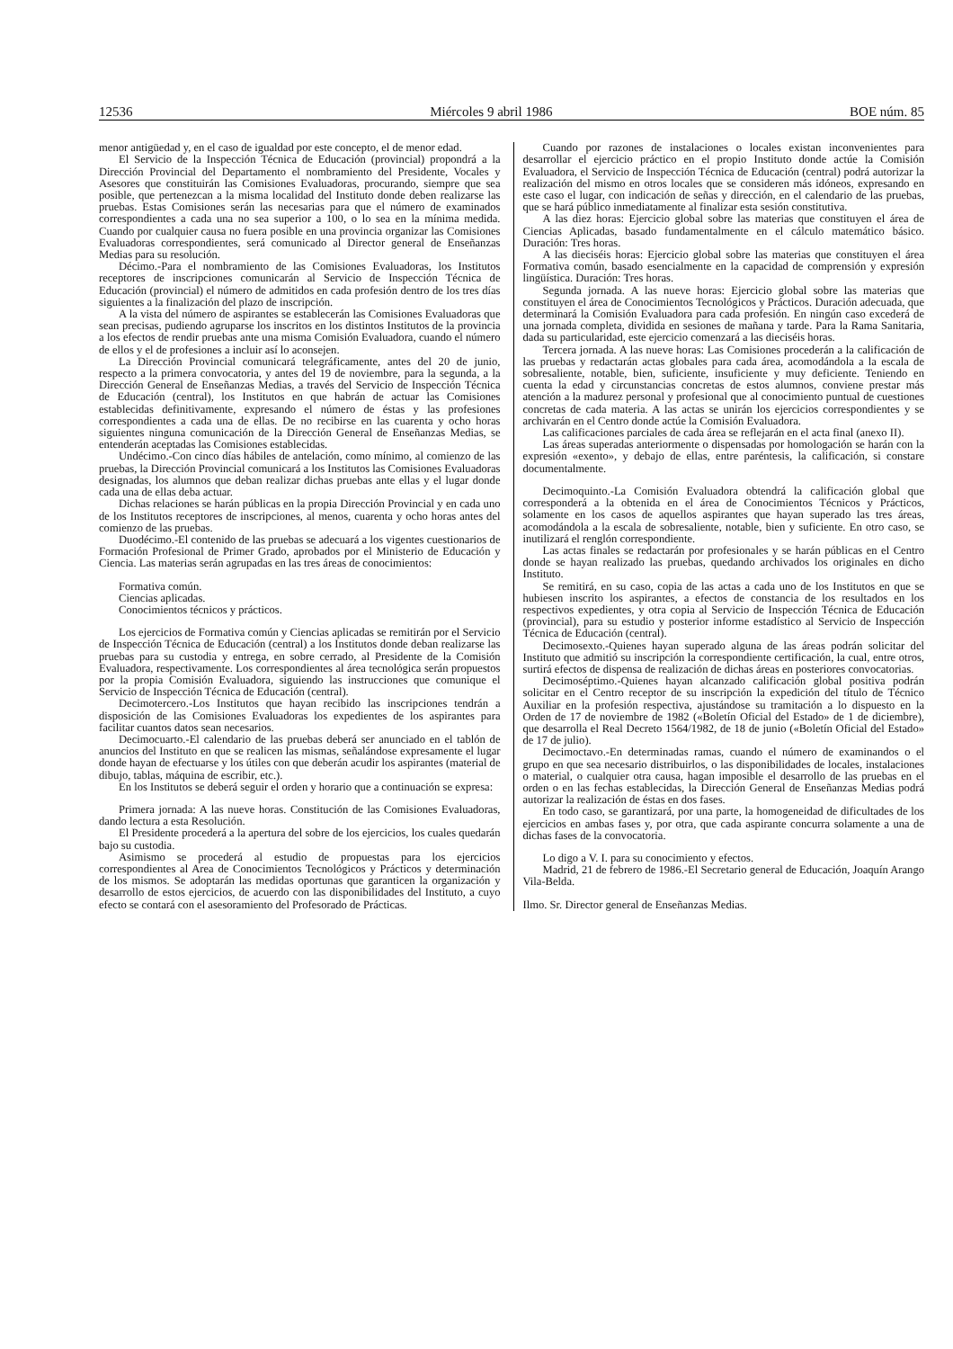12536 Miércoles 9 abril 1986 BOE núm. 85
menor antigüedad y, en el caso de igualdad por este concepto, el de menor edad.
El Servicio de la Inspección Técnica de Educación (provincial) propondrá a la Dirección Provincial del Departamento el nombramiento del Presidente, Vocales y Asesores que constituirán las Comisiones Evaluadoras, procurando, siempre que sea posible, que pertenezcan a la misma localidad del Instituto donde deben realizarse las pruebas. Estas Comisiones serán las necesarias para que el número de examinados correspondientes a cada una no sea superior a 100, o lo sea en la mínima medida. Cuando por cualquier causa no fuera posible en una provincia organizar las Comisiones Evaluadoras correspondientes, será comunicado al Director general de Enseñanzas Medias para su resolución.
Décimo.-Para el nombramiento de las Comisiones Evaluadoras, los Institutos receptores de inscripciones comunicarán al Servicio de Inspección Técnica de Educación (provincial) el número de admitidos en cada profesión dentro de los tres días siguientes a la finalización del plazo de inscripción.
A la vista del número de aspirantes se establecerán las Comisiones Evaluadoras que sean precisas, pudiendo agruparse los inscritos en los distintos Institutos de la provincia a los efectos de rendir pruebas ante una misma Comisión Evaluadora, cuando el número de ellos y el de profesiones a incluir así lo aconsejen.
La Dirección Provincial comunicará telegráficamente, antes del 20 de junio, respecto a la primera convocatoria, y antes del 19 de noviembre, para la segunda, a la Dirección General de Enseñanzas Medias, a través del Servicio de Inspección Técnica de Educación (central), los Institutos en que habrán de actuar las Comisiones establecidas definitivamente, expresando el número de éstas y las profesiones correspondientes a cada una de ellas. De no recibirse en las cuarenta y ocho horas siguientes ninguna comunicación de la Dirección General de Enseñanzas Medias, se entenderán aceptadas las Comisiones establecidas.
Undécimo.-Con cinco días hábiles de antelación, como mínimo, al comienzo de las pruebas, la Dirección Provincial comunicará a los Institutos las Comisiones Evaluadoras designadas, los alumnos que deban realizar dichas pruebas ante ellas y el lugar donde cada una de ellas deba actuar.
Dichas relaciones se harán públicas en la propia Dirección Provincial y en cada uno de los Institutos receptores de inscripciones, al menos, cuarenta y ocho horas antes del comienzo de las pruebas.
Duodécimo.-El contenido de las pruebas se adecuará a los vigentes cuestionarios de Formación Profesional de Primer Grado, aprobados por el Ministerio de Educación y Ciencia. Las materias serán agrupadas en las tres áreas de conocimientos:
Formativa común.
Ciencias aplicadas.
Conocimientos técnicos y prácticos.
Los ejercicios de Formativa común y Ciencias aplicadas se remitirán por el Servicio de Inspección Técnica de Educación (central) a los Institutos donde deban realizarse las pruebas para su custodia y entrega, en sobre cerrado, al Presidente de la Comisión Evaluadora, respectivamente. Los correspondientes al área tecnológica serán propuestos por la propia Comisión Evaluadora, siguiendo las instrucciones que comunique el Servicio de Inspección Técnica de Educación (central).
Decimotercero.-Los Institutos que hayan recibido las inscripciones tendrán a disposición de las Comisiones Evaluadoras los expedientes de los aspirantes para facilitar cuantos datos sean necesarios.
Decimocuarto.-El calendario de las pruebas deberá ser anunciado en el tablón de anuncios del Instituto en que se realicen las mismas, señalándose expresamente el lugar donde hayan de efectuarse y los útiles con que deberán acudir los aspirantes (material de dibujo, tablas, máquina de escribir, etc.).
En los Institutos se deberá seguir el orden y horario que a continuación se expresa:
Primera jornada: A las nueve horas. Constitución de las Comisiones Evaluadoras, dando lectura a esta Resolución.
El Presidente procederá a la apertura del sobre de los ejercicios, los cuales quedarán bajo su custodia.
Asimismo se procederá al estudio de propuestas para los ejercicios correspondientes al Area de Conocimientos Tecnológicos y Prácticos y determinación de los mismos. Se adoptarán las medidas oportunas que garanticen la organización y desarrollo de estos ejercicios, de acuerdo con las disponibilidades del Instituto, a cuyo efecto se contará con el asesoramiento del Profesorado de Prácticas.
Cuando por razones de instalaciones o locales existan inconvenientes para desarrollar el ejercicio práctico en el propio Instituto donde actúe la Comisión Evaluadora, el Servicio de Inspección Técnica de Educación (central) podrá autorizar la realización del mismo en otros locales que se consideren más idóneos, expresando en este caso el lugar, con indicación de señas y dirección, en el calendario de las pruebas, que se hará público inmediatamente al finalizar esta sesión constitutiva.
A las diez horas: Ejercicio global sobre las materias que constituyen el área de Ciencias Aplicadas, basado fundamentalmente en el cálculo matemático básico. Duración: Tres horas.
A las dieciséis horas: Ejercicio global sobre las materias que constituyen el área Formativa común, basado esencialmente en la capacidad de comprensión y expresión lingüística. Duración: Tres horas.
Segunda jornada. A las nueve horas: Ejercicio global sobre las materias que constituyen el área de Conocimientos Tecnológicos y Prácticos. Duración adecuada, que determinará la Comisión Evaluadora para cada profesión. En ningún caso excederá de una jornada completa, dividida en sesiones de mañana y tarde. Para la Rama Sanitaria, dada su particularidad, este ejercicio comenzará a las dieciséis horas.
Tercera jornada. A las nueve horas: Las Comisiones procederán a la calificación de las pruebas y redactarán actas globales para cada área, acomodándola a la escala de sobresaliente, notable, bien, suficiente, insuficiente y muy deficiente. Teniendo en cuenta la edad y circunstancias concretas de estos alumnos, conviene prestar más atención a la madurez personal y profesional que al conocimiento puntual de cuestiones concretas de cada materia. A las actas se unirán los ejercicios correspondientes y se archivarán en el Centro donde actúe la Comisión Evaluadora.
Las calificaciones parciales de cada área se reflejarán en el acta final (anexo II).
Las áreas superadas anteriormente o dispensadas por homologación se harán con la expresión «exento», y debajo de ellas, entre paréntesis, la calificación, si constare documentalmente.
Decimoquinto.-La Comisión Evaluadora obtendrá la calificación global que corresponderá a la obtenida en el área de Conocimientos Técnicos y Prácticos, solamente en los casos de aquellos aspirantes que hayan superado las tres áreas, acomodándola a la escala de sobresaliente, notable, bien y suficiente. En otro caso, se inutilizará el renglón correspondiente.
Las actas finales se redactarán por profesionales y se harán públicas en el Centro donde se hayan realizado las pruebas, quedando archivados los originales en dicho Instituto.
Se remitirá, en su caso, copia de las actas a cada uno de los Institutos en que se hubiesen inscrito los aspirantes, a efectos de constancia de los resultados en los respectivos expedientes, y otra copia al Servicio de Inspección Técnica de Educación (provincial), para su estudio y posterior informe estadístico al Servicio de Inspección Técnica de Educación (central).
Decimosexto.-Quienes hayan superado alguna de las áreas podrán solicitar del Instituto que admitió su inscripción la correspondiente certificación, la cual, entre otros, surtirá efectos de dispensa de realización de dichas áreas en posteriores convocatorias.
Decimoséptimo.-Quienes hayan alcanzado calificación global positiva podrán solicitar en el Centro receptor de su inscripción la expedición del título de Técnico Auxiliar en la profesión respectiva, ajustándose su tramitación a lo dispuesto en la Orden de 17 de noviembre de 1982 («Boletín Oficial del Estado» de 1 de diciembre), que desarrolla el Real Decreto 1564/1982, de 18 de junio («Boletín Oficial del Estado» de 17 de julio).
Decimoctavo.-En determinadas ramas, cuando el número de examinandos o el grupo en que sea necesario distribuirlos, o las disponibilidades de locales, instalaciones o material, o cualquier otra causa, hagan imposible el desarrollo de las pruebas en el orden o en las fechas establecidas, la Dirección General de Enseñanzas Medias podrá autorizar la realización de éstas en dos fases.
En todo caso, se garantizará, por una parte, la homogeneidad de dificultades de los ejercicios en ambas fases y, por otra, que cada aspirante concurra solamente a una de dichas fases de la convocatoria.
Lo digo a V. I. para su conocimiento y efectos.
Madrid, 21 de febrero de 1986.-El Secretario general de Educación, Joaquín Arango Vila-Belda.
Ilmo. Sr. Director general de Enseñanzas Medias.